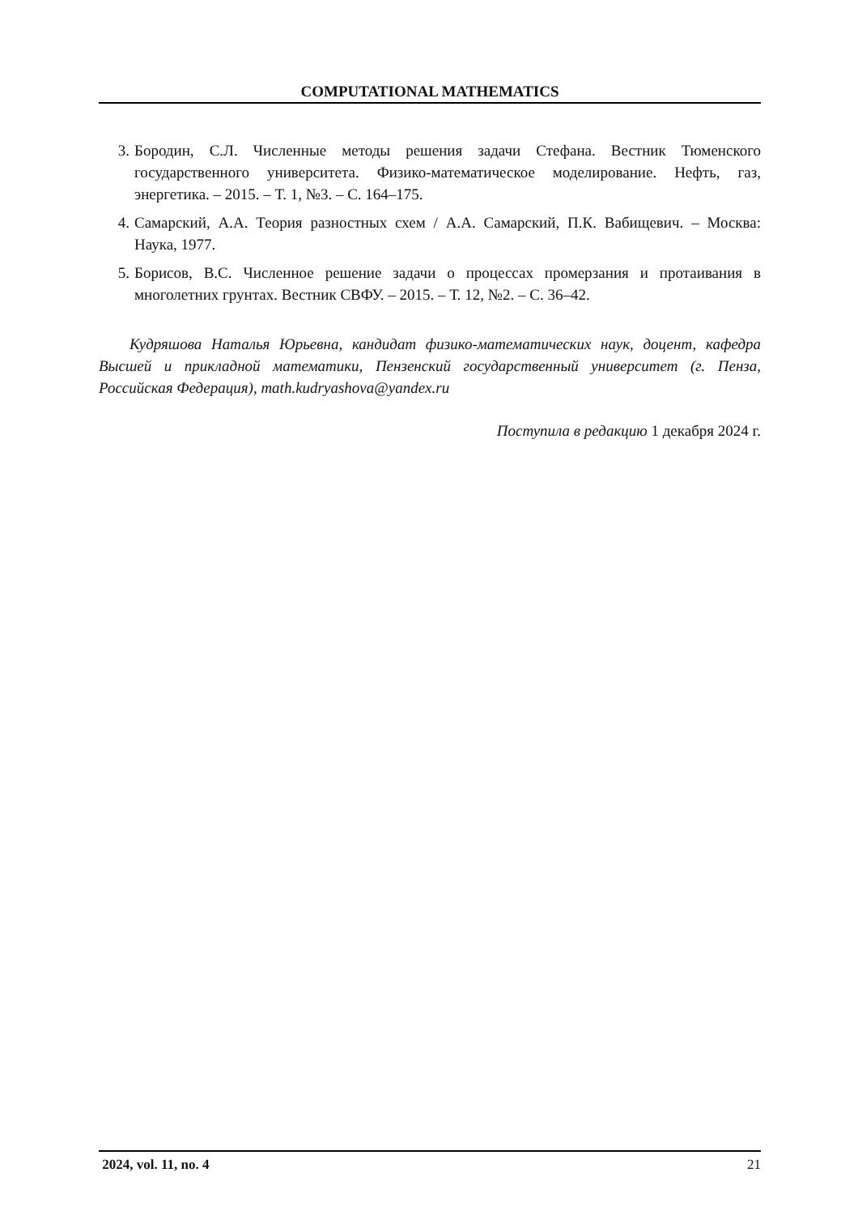COMPUTATIONAL MATHEMATICS
3. Бородин, С.Л. Численные методы решения задачи Стефана. Вестник Тюменского государственного университета. Физико-математическое моделирование. Нефть, газ, энергетика. – 2015. – Т. 1, №3. – С. 164–175.
4. Самарский, А.А. Теория разностных схем / А.А. Самарский, П.К. Вабищевич. – Москва: Наука, 1977.
5. Борисов, В.С. Численное решение задачи о процессах промерзания и протаивания в многолетних грунтах. Вестник СВФУ. – 2015. – Т. 12, №2. – С. 36–42.
Кудряшова Наталья Юрьевна, кандидат физико-математических наук, доцент, кафедра Высшей и прикладной математики, Пензенский государственный университет (г. Пенза, Российская Федерация), math.kudryashova@yandex.ru
Поступила в редакцию 1 декабря 2024 г.
2024, vol. 11, no. 4 21